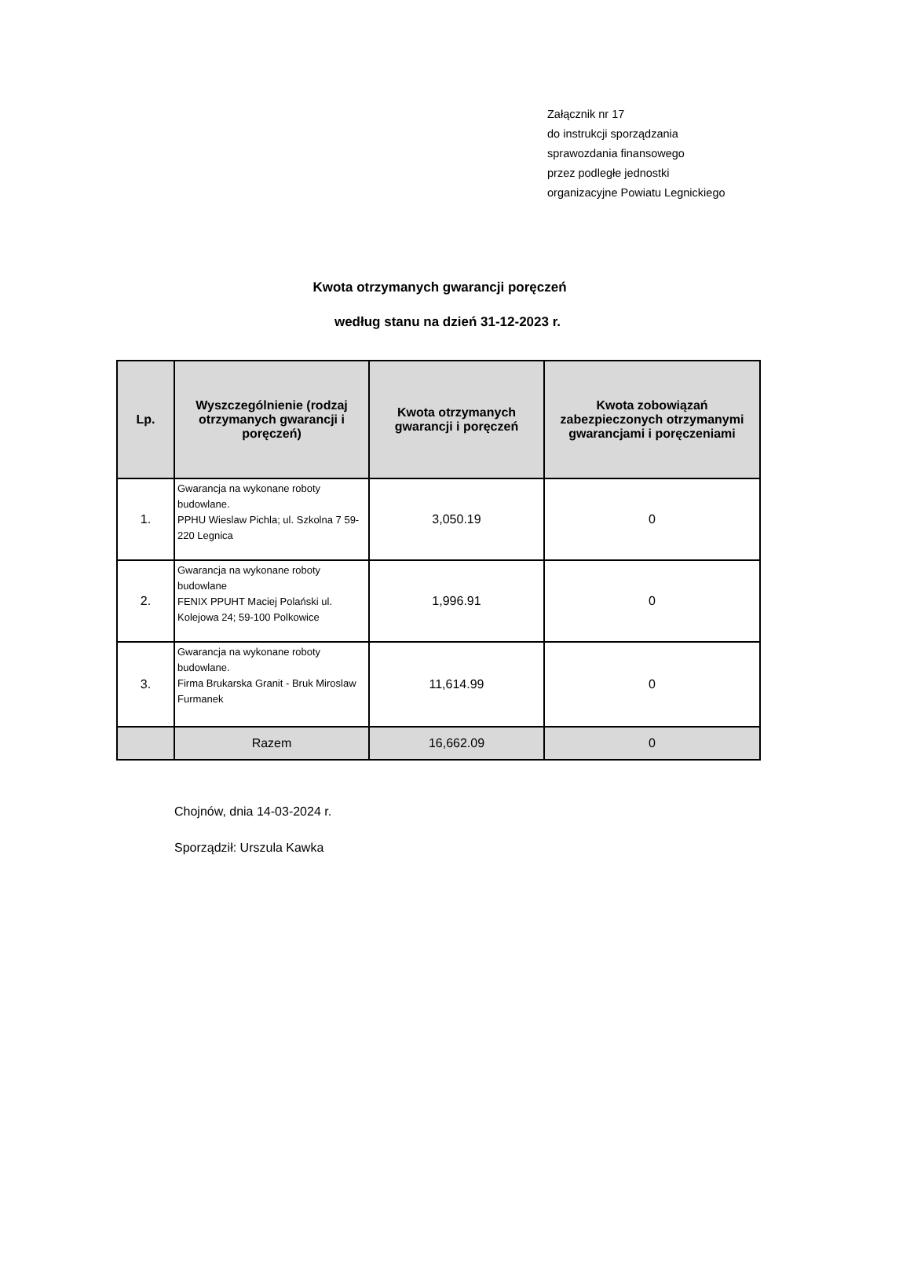Załącznik nr 17
do instrukcji sporządzania
sprawozdania finansowego
przez podległe jednostki
organizacyjne Powiatu Legnickiego
Kwota otrzymanych gwarancji poręczeń
według stanu na dzień 31-12-2023 r.
| Lp. | Wyszczególnienie (rodzaj otrzymanych gwarancji i poręczeń) | Kwota otrzymanych gwarancji i poręczeń | Kwota zobowiązań zabezpieczonych otrzymanymi gwarancjami i poręczeniami |
| --- | --- | --- | --- |
| 1. | Gwarancja na wykonane roboty budowlane. PPHU Wieslaw Pichla; ul. Szkolna 7 59-220 Legnica | 3,050.19 | 0 |
| 2. | Gwarancja na wykonane roboty budowlane FENIX PPUHT Maciej Polański ul. Kolejowa 24; 59-100 Polkowice | 1,996.91 | 0 |
| 3. | Gwarancja na wykonane roboty budowlane. Firma Brukarska Granit - Bruk Miroslaw Furmanek | 11,614.99 | 0 |
| | Razem | 16,662.09 | 0 |
Chojnów, dnia 14-03-2024 r.
Sporządził: Urszula Kawka